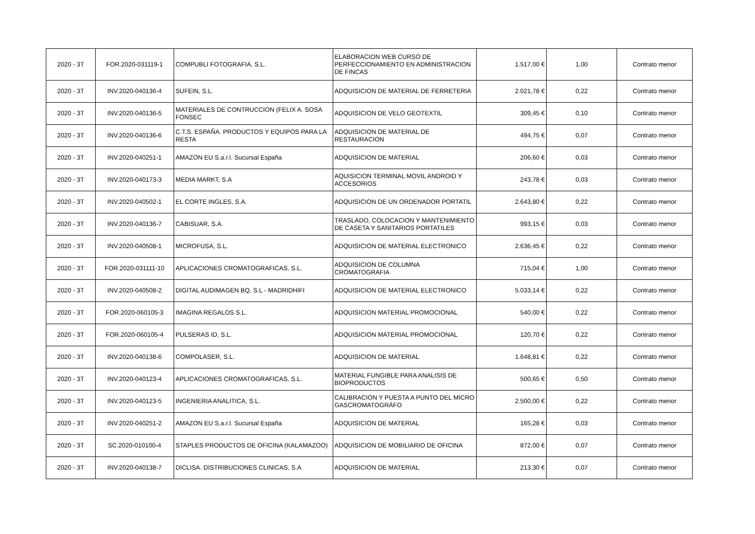| 2020 - 3T | FOR.2020-031119-1 | COMPUBLI FOTOGRAFIA, S.L. | ELABORACION WEB CURSO DE PERFECCIONAMIENTO EN ADMINISTRACION DE FINCAS | 1.517,00 € | 1,00 | Contrato menor |
| 2020 - 3T | INV.2020-040136-4 | SUFEIN, S.L. | ADQUISICION DE MATERIAL DE FERRETERIA | 2.021,78 € | 0,22 | Contrato menor |
| 2020 - 3T | INV.2020-040136-5 | MATERIALES DE CONTRUCCION (FELIX A. SOSA FONSEC | ADQUISICION DE VELO GEOTEXTIL | 309,45 € | 0,10 | Contrato menor |
| 2020 - 3T | INV.2020-040136-6 | C.T.S. ESPAÑA. PRODUCTOS Y EQUIPOS PARA LA RESTA | ADQUISICION DE MATERIAL DE RESTAURACION | 494,75 € | 0,07 | Contrato menor |
| 2020 - 3T | INV.2020-040251-1 | AMAZON EU S.a.r.l. Sucursal España | ADQUISICION DE MATERIAL | 206,60 € | 0,03 | Contrato menor |
| 2020 - 3T | INV.2020-040173-3 | MEDIA MARKT, S.A | AQUISICION TERMINAL MOVIL ANDROID Y ACCESORIOS | 243,78 € | 0,03 | Contrato menor |
| 2020 - 3T | INV.2020-040502-1 | EL CORTE INGLES, S.A. | ADQUISICION DE UN ORDENADOR PORTATIL | 2.643,80 € | 0,22 | Contrato menor |
| 2020 - 3T | INV.2020-040136-7 | CABISUAR, S.A. | TRASLADO, COLOCACION Y MANTENIMIENTO DE CASETA Y SANITARIOS PORTATILES | 993,15 € | 0,03 | Contrato menor |
| 2020 - 3T | INV.2020-040508-1 | MICROFUSA, S.L. | ADQUISICION DE MATERIAL ELECTRONICO | 2.636,45 € | 0,22 | Contrato menor |
| 2020 - 3T | FOR.2020-031111-10 | APLICACIONES CROMATOGRAFICAS, S.L. | ADQUISICION DE COLUMNA CROMATOGRAFIA | 715,04 € | 1,00 | Contrato menor |
| 2020 - 3T | INV.2020-040508-2 | DIGITAL AUDIMAGEN BQ, S.L - MADRIDHIFI | ADQUISICION DE MATERIAL ELECTRONICO | 5.033,14 € | 0,22 | Contrato menor |
| 2020 - 3T | FOR.2020-060105-3 | IMAGINA REGALOS S.L. | ADQUISICION MATERIAL PROMOCIONAL | 540,00 € | 0,22 | Contrato menor |
| 2020 - 3T | FOR.2020-060105-4 | PULSERAS ID, S.L. | ADQUISICION MATERIAL PROMOCIONAL | 120,70 € | 0,22 | Contrato menor |
| 2020 - 3T | INV.2020-040138-6 | COMPOLASER, S.L. | ADQUISICION DE MATERIAL | 1.648,81 € | 0,22 | Contrato menor |
| 2020 - 3T | INV.2020-040123-4 | APLICACIONES CROMATOGRAFICAS, S.L. | MATERIAL FUNGIBLE PARA ANALISIS DE BIOPRODUCTOS | 500,65 € | 0,50 | Contrato menor |
| 2020 - 3T | INV.2020-040123-5 | INGENIERIA ANALITICA, S.L. | CALIBRACION Y PUESTA A PUNTO DEL MICRO GASCROMATOGRÁFO | 2.500,00 € | 0,22 | Contrato menor |
| 2020 - 3T | INV.2020-040251-2 | AMAZON EU S.a.r.l. Sucursal España | ADQUISICION DE MATERIAL | 165,28 € | 0,03 | Contrato menor |
| 2020 - 3T | SC.2020-010100-4 | STAPLES PRODUCTOS DE OFICINA (KALAMAZOO) | ADQUISICION DE MOBILIARIO DE OFICINA | 872,00 € | 0,07 | Contrato menor |
| 2020 - 3T | INV.2020-040138-7 | DICLISA. DISTRIBUCIONES CLINICAS, S.A | ADQUISICION DE MATERIAL | 213,30 € | 0,07 | Contrato menor |